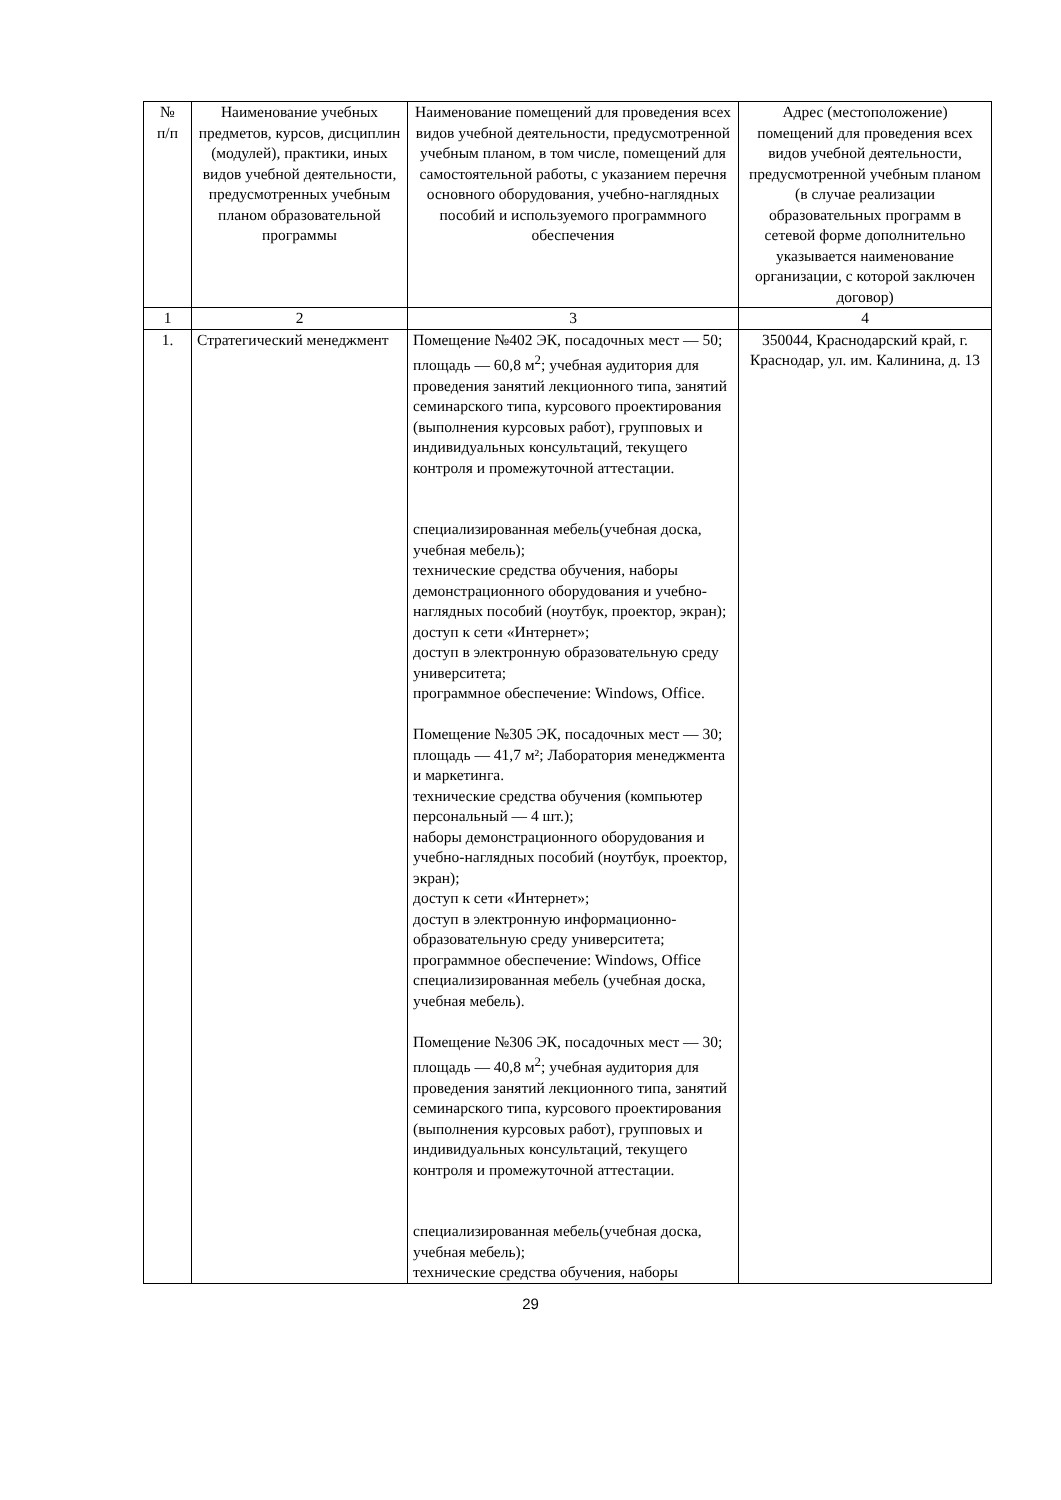| № п/п | Наименование учебных предметов, курсов, дисциплин (модулей), практики, иных видов учебной деятельности, предусмотренных учебным планом образовательной программы | Наименование помещений для проведения всех видов учебной деятельности, предусмотренной учебным планом, в том числе, помещений для самостоятельной работы, с указанием перечня основного оборудования, учебно-наглядных пособий и используемого программного обеспечения | Адрес (местоположение) помещений для проведения всех видов учебной деятельности, предусмотренной учебным планом (в случае реализации образовательных программ в сетевой форме дополнительно указывается наименование организации, с которой заключен договор) |
| --- | --- | --- | --- |
| 1 | 2 | 3 | 4 |
| 1. | Стратегический менеджмент | Помещение №402 ЭК, посадочных мест — 50; площадь — 60,8 м<sup>2</sup>; учебная аудитория для проведения занятий лекционного типа, занятий семинарского типа, курсового проектирования (выполнения курсовых работ), групповых и индивидуальных консультаций, текущего контроля и промежуточной аттестации. специализированная мебель(учебная доска, учебная мебель); технические средства обучения, наборы демонстрационного оборудования и учебно-наглядных пособий (ноутбук, проектор, экран); доступ к сети «Интернет»; доступ в электронную образовательную среду университета; программное обеспечение: Windows, Office. Помещение №305 ЭК, посадочных мест — 30; площадь — 41,7 м²; Лаборатория менеджмента и маркетинга. технические средства обучения (компьютер персональный — 4 шт.); наборы демонстрационного оборудования и учебно-наглядных пособий (ноутбук, проектор, экран); доступ к сети «Интернет»; доступ в электронную информационно-образовательную среду университета; программное обеспечение: Windows, Office специализированная мебель (учебная доска, учебная мебель). Помещение №306 ЭК, посадочных мест — 30; площадь — 40,8 м<sup>2</sup>; учебная аудитория для проведения занятий лекционного типа, занятий семинарского типа, курсового проектирования (выполнения курсовых работ), групповых и индивидуальных консультаций, текущего контроля и промежуточной аттестации. специализированная мебель(учебная доска, учебная мебель); технические средства обучения, наборы | 350044, Краснодарский край, г. Краснодар, ул. им. Калинина, д. 13 |
29